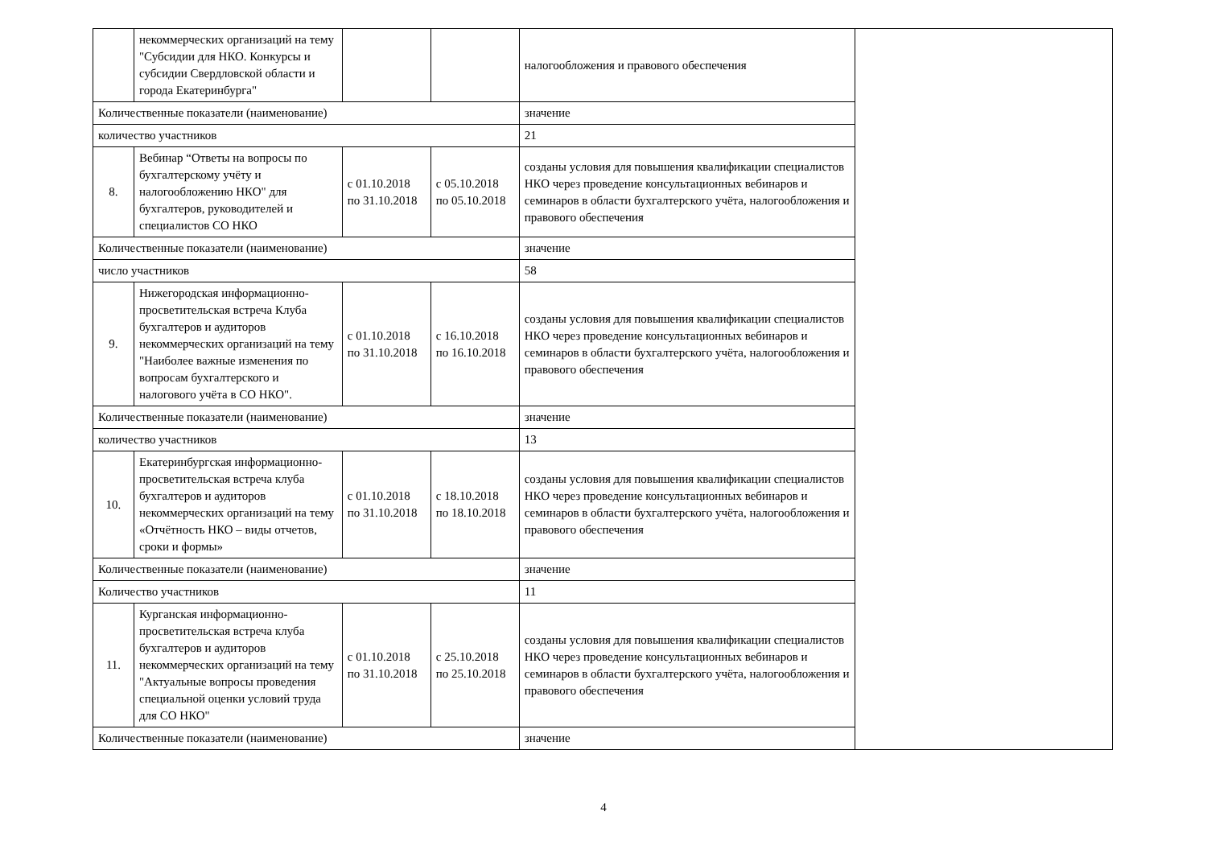| | некоммерческих организаций на тему "Субсидии для НКО. Конкурсы и субсидии Свердловской области и города Екатеринбурга" | | | налогообложения и правового обеспечения | |
| Количественные показатели (наименование) | | | | значение | |
| количество участников | | | | 21 | |
| 8. | Вебинар “Ответы на вопросы по бухгалтерскому учёту и налогообложению НКО" для бухгалтеров, руководителей и специалистов СО НКО | с 01.10.2018 по 31.10.2018 | с 05.10.2018 по 05.10.2018 | созданы условия для повышения квалификации специалистов НКО через проведение консультационных вебинаров и семинаров в области бухгалтерского учёта, налогообложения и правового обеспечения | |
| Количественные показатели (наименование) | | | | значение | |
| число участников | | | | 58 | |
| 9. | Нижегородская информационно-просветительская встреча Клуба бухгалтеров и аудиторов некоммерческих организаций на тему "Наиболее важные изменения по вопросам бухгалтерского и налогового учёта в СО НКО". | с 01.10.2018 по 31.10.2018 | с 16.10.2018 по 16.10.2018 | созданы условия для повышения квалификации специалистов НКО через проведение консультационных вебинаров и семинаров в области бухгалтерского учёта, налогообложения и правового обеспечения | |
| Количественные показатели (наименование) | | | | значение | |
| количество участников | | | | 13 | |
| 10. | Екатеринбургская информационно-просветительская встреча клуба бухгалтеров и аудиторов некоммерческих организаций на тему «Отчётность НКО – виды отчетов, сроки и формы» | с 01.10.2018 по 31.10.2018 | с 18.10.2018 по 18.10.2018 | созданы условия для повышения квалификации специалистов НКО через проведение консультационных вебинаров и семинаров в области бухгалтерского учёта, налогообложения и правового обеспечения | |
| Количественные показатели (наименование) | | | | значение | |
| Количество участников | | | | 11 | |
| 11. | Курганская информационно-просветительская встреча клуба бухгалтеров и аудиторов некоммерческих организаций на тему "Актуальные вопросы проведения специальной оценки условий труда для СО НКО" | с 01.10.2018 по 31.10.2018 | с 25.10.2018 по 25.10.2018 | созданы условия для повышения квалификации специалистов НКО через проведение консультационных вебинаров и семинаров в области бухгалтерского учёта, налогообложения и правового обеспечения | |
| Количественные показатели (наименование) | | | | значение | |
4